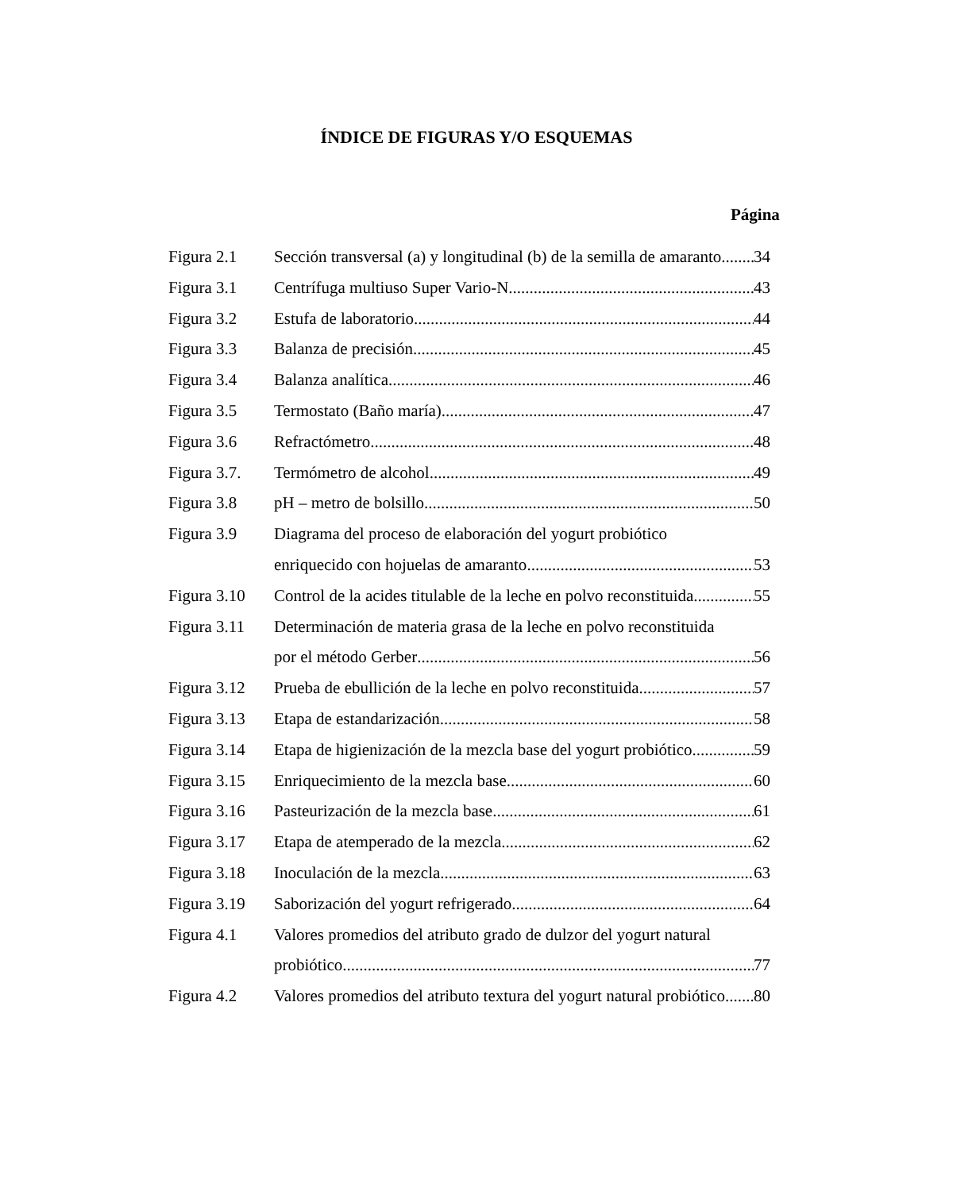ÍNDICE DE FIGURAS Y/O ESQUEMAS
Página
Figura 2.1 Sección transversal (a) y longitudinal (b) de la semilla de amaranto 34
Figura 3.1 Centrífuga multiuso Super Vario-N 43
Figura 3.2 Estufa de laboratorio 44
Figura 3.3 Balanza de precisión 45
Figura 3.4 Balanza analítica 46
Figura 3.5 Termostato (Baño maría) 47
Figura 3.6 Refractómetro 48
Figura 3.7. Termómetro de alcohol 49
Figura 3.8 pH – metro de bolsillo 50
Figura 3.9 Diagrama del proceso de elaboración del yogurt probiótico
enriquecido con hojuelas de amaranto 53
Figura 3.10 Control de la acides titulable de la leche en polvo reconstituida 55
Figura 3.11 Determinación de materia grasa de la leche en polvo reconstituida
por el método Gerber 56
Figura 3.12 Prueba de ebullición de la leche en polvo reconstituida 57
Figura 3.13 Etapa de estandarización 58
Figura 3.14 Etapa de higienización de la mezcla base del yogurt probiótico 59
Figura 3.15 Enriquecimiento de la mezcla base 60
Figura 3.16 Pasteurización de la mezcla base 61
Figura 3.17 Etapa de atemperado de la mezcla 62
Figura 3.18 Inoculación de la mezcla 63
Figura 3.19 Saborización del yogurt refrigerado 64
Figura 4.1 Valores promedios del atributo grado de dulzor del yogurt natural
probiótico 77
Figura 4.2 Valores promedios del atributo textura del yogurt natural probiótico 80